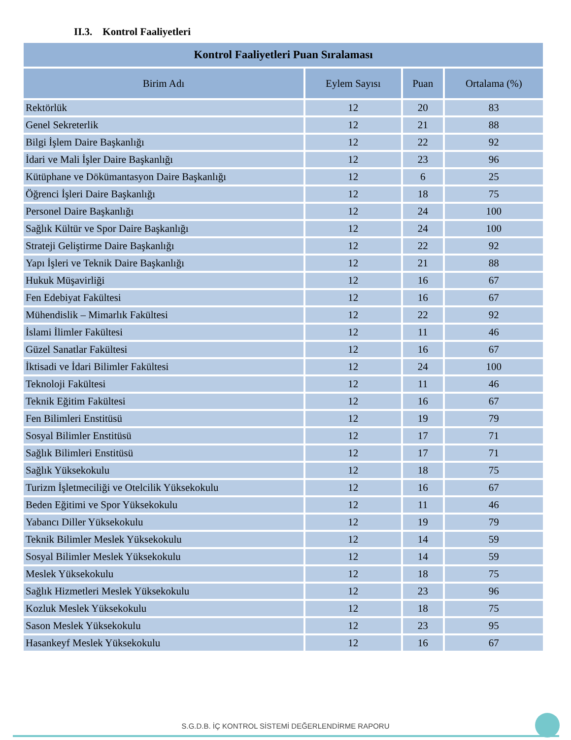II.3. Kontrol Faaliyetleri
| Kontrol Faaliyetleri Puan Sıralaması | | | |
| --- | --- | --- | --- |
| Birim Adı | Eylem Sayısı | Puan | Ortalama (%) |
| Rektörlük | 12 | 20 | 83 |
| Genel Sekreterlik | 12 | 21 | 88 |
| Bilgi İşlem Daire Başkanlığı | 12 | 22 | 92 |
| İdari ve Mali İşler Daire Başkanlığı | 12 | 23 | 96 |
| Kütüphane ve Dökümantasyon Daire Başkanlığı | 12 | 6 | 25 |
| Öğrenci İşleri Daire Başkanlığı | 12 | 18 | 75 |
| Personel Daire Başkanlığı | 12 | 24 | 100 |
| Sağlık Kültür ve Spor Daire Başkanlığı | 12 | 24 | 100 |
| Strateji Geliştirme Daire Başkanlığı | 12 | 22 | 92 |
| Yapı İşleri ve Teknik Daire Başkanlığı | 12 | 21 | 88 |
| Hukuk Müşavirliği | 12 | 16 | 67 |
| Fen Edebiyat Fakültesi | 12 | 16 | 67 |
| Mühendislik – Mimarlık Fakültesi | 12 | 22 | 92 |
| İslami İlimler Fakültesi | 12 | 11 | 46 |
| Güzel Sanatlar Fakültesi | 12 | 16 | 67 |
| İktisadi ve İdari Bilimler Fakültesi | 12 | 24 | 100 |
| Teknoloji Fakültesi | 12 | 11 | 46 |
| Teknik Eğitim Fakültesi | 12 | 16 | 67 |
| Fen Bilimleri Enstitüsü | 12 | 19 | 79 |
| Sosyal Bilimler Enstitüsü | 12 | 17 | 71 |
| Sağlık Bilimleri Enstitüsü | 12 | 17 | 71 |
| Sağlık Yüksekokulu | 12 | 18 | 75 |
| Turizm İşletmeciliği ve Otelcilik Yüksekokulu | 12 | 16 | 67 |
| Beden Eğitimi ve Spor Yüksekokulu | 12 | 11 | 46 |
| Yabancı Diller Yüksekokulu | 12 | 19 | 79 |
| Teknik Bilimler Meslek Yüksekokulu | 12 | 14 | 59 |
| Sosyal Bilimler Meslek Yüksekokulu | 12 | 14 | 59 |
| Meslek Yüksekokulu | 12 | 18 | 75 |
| Sağlık Hizmetleri Meslek Yüksekokulu | 12 | 23 | 96 |
| Kozluk Meslek Yüksekokulu | 12 | 18 | 75 |
| Sason Meslek Yüksekokulu | 12 | 23 | 95 |
| Hasankeyf Meslek Yüksekokulu | 12 | 16 | 67 |
S.G.D.B. İÇ KONTROL SİSTEMİ DEĞERLENDİRME RAPORU